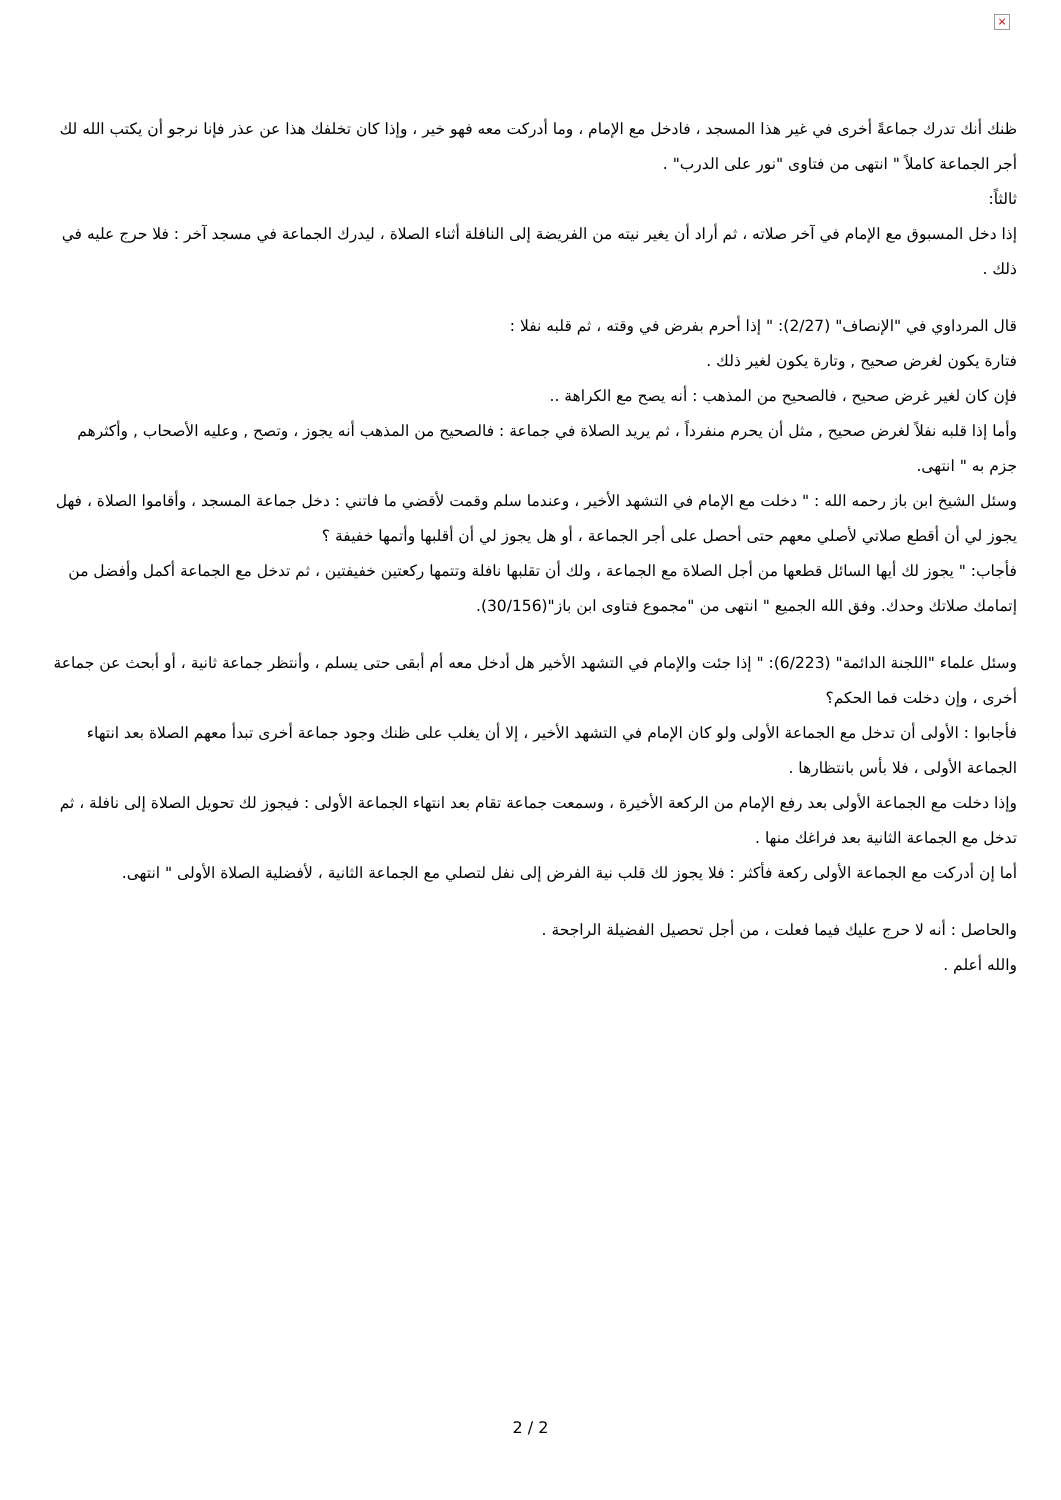×
ظنك أنك تدرك جماعةً أخرى في غير هذا المسجد ، فادخل مع الإمام ، وما أدركت معه فهو خير ، وإذا كان تخلفك هذا عن عذر فإنا نرجو أن يكتب الله لك أجر الجماعة كاملاً " انتهى من فتاوى "نور على الدرب" .
ثالثاً:
إذا دخل المسبوق مع الإمام في آخر صلاته ، ثم أراد أن يغير نيته من الفريضة إلى النافلة أثناء الصلاة ، ليدرك الجماعة في مسجد آخر : فلا حرج عليه في ذلك .
قال المرداوي في "الإنصاف" (2/27): " إذا أحرم بفرض في وقته ، ثم قلبه نفلا :
فتارة يكون لغرض صحيح , وتارة يكون لغير ذلك .
فإن كان لغير غرض صحيح ، فالصحيح من المذهب : أنه يصح مع الكراهة ..
وأما إذا قلبه نفلاً لغرض صحيح , مثل أن يحرم منفرداً ، ثم يريد الصلاة في جماعة : فالصحيح من المذهب أنه يجوز ، وتصح , وعليه الأصحاب , وأكثرهم جزم به " انتهى.
وسئل الشيخ ابن باز رحمه الله : " دخلت مع الإمام في التشهد الأخير ، وعندما سلم وقمت لأقضي ما فاتني : دخل جماعة المسجد ، وأقاموا الصلاة ، فهل يجوز لي أن أقطع صلاتي لأصلي معهم حتى أحصل على أجر الجماعة ، أو هل يجوز لي أن أقلبها وأتمها خفيفة ؟
فأجاب: " يجوز لك أيها السائل قطعها من أجل الصلاة مع الجماعة ، ولك أن تقلبها نافلة وتتمها ركعتين خفيفتين ، ثم تدخل مع الجماعة أكمل وأفضل من إتمامك صلاتك وحدك. وفق الله الجميع " انتهى من "مجموع فتاوى ابن باز"(30/156).
وسئل علماء "اللجنة الدائمة" (6/223): " إذا جئت والإمام في التشهد الأخير هل أدخل معه أم أبقى حتى يسلم ، وأنتظر جماعة ثانية ، أو أبحث عن جماعة أخرى ، وإن دخلت فما الحكم؟
فأجابوا : الأولى أن تدخل مع الجماعة الأولى ولو كان الإمام في التشهد الأخير ، إلا أن يغلب على ظنك وجود جماعة أخرى تبدأ معهم الصلاة بعد انتهاء الجماعة الأولى ، فلا بأس بانتظارها .
وإذا دخلت مع الجماعة الأولى بعد رفع الإمام من الركعة الأخيرة ، وسمعت جماعة تقام بعد انتهاء الجماعة الأولى : فيجوز لك تحويل الصلاة إلى نافلة ، ثم تدخل مع الجماعة الثانية بعد فراغك منها .
أما إن أدركت مع الجماعة الأولى ركعة فأكثر : فلا يجوز لك قلب نية الفرض إلى نفل لتصلي مع الجماعة الثانية ، لأفضلية الصلاة الأولى " انتهى.
والحاصل : أنه لا حرج عليك فيما فعلت ، من أجل تحصيل الفضيلة الراجحة .
والله أعلم .
2 / 2